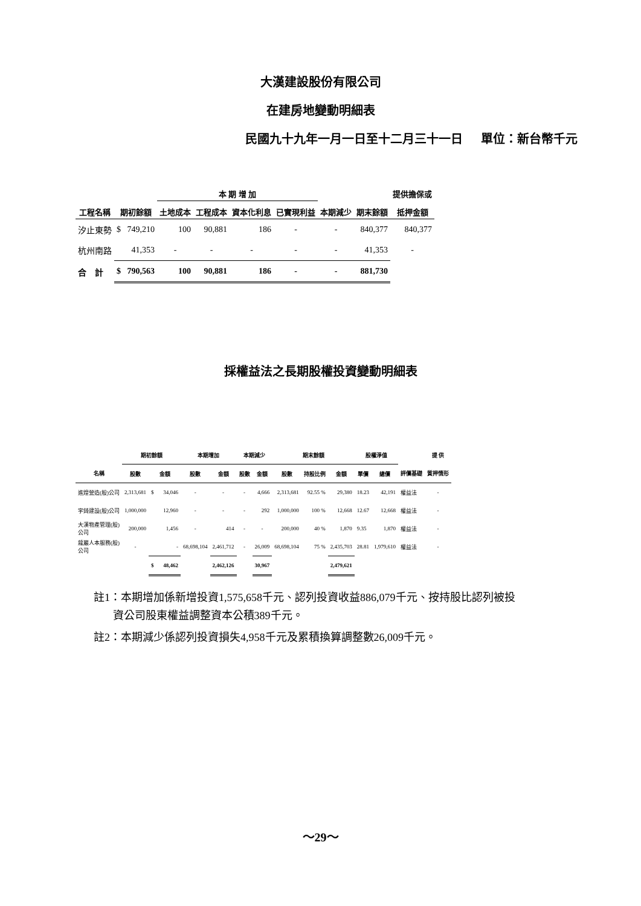大漢建設股份有限公司
在建房地變動明細表
民國九十九年一月一日至十二月三十一日 單位：新台幣千元
| | | 本 期 增 加 | | | | | | 提供擔保或 |
| --- | --- | --- | --- | --- | --- | --- | --- | --- |
| 工程名稱 | 期初餘額 | 土地成本 | 工程成本 | 資本化利息 | 已實現利益 | 本期減少 | 期末餘額 | 抵押金額 |
| 汐止東勢 | $ 749,210 | 100 | 90,881 | 186 | - | - | 840,377 | 840,377 |
| 杭州南路 | 41,353 | - | - | - | - | - | 41,353 | - |
| 合 計 | $ 790,563 | 100 | 90,881 | 186 | - | - | 881,730 | |
採權益法之長期股權投資變動明細表
| | 期初餘額 | | 本期增加 | | 本期減少 | | 期末餘額 | | | 股權淨值 | | | 提 供 |
| 名稱 | 股數 | 金額 | 股數 | 金額 | 股數 | 金額 | 股數 | 持股比例 | 金額 | 單價 | 總價 | 評價基礎 | 質押情形 |
| 進煌營造(股)公司 | 2,313,681 | $ 34,046 | - | - | - | 4,666 | 2,313,681 | 92.55 % | 29,380 | 18.23 | 42,191 | 權益法 | - |
| 宇錡建設(股)公司 | 1,000,000 | 12,960 | - | - | - | 292 | 1,000,000 | 100 % | 12,668 | 12.67 | 12,668 | 權益法 | - |
| 大漢物產管理(股) 公司 | 200,000 | 1,456 | - | 414 | - | - | 200,000 | 40 % | 1,870 | 9.35 | 1,870 | 權益法 | - |
| 龍巖人本服務(股) 公司 | - | - | 68,698,104 | 2,461,712 | - | 26,009 | 68,698,104 | 75 % | 2,435,703 | 28.81 | 1,979,610 | 權益法 | - |
| | | $ 48,462 | | 2,462,126 | | 30,967 | | | 2,479,621 | | | | |
註1：本期增加係新增投資1,575,658千元、認列投資收益886,079千元、按持股比認列被投
資公司股東權益調整資本公積389千元。
註2：本期減少係認列投資損失4,958千元及累積換算調整數26,009千元。
～29～